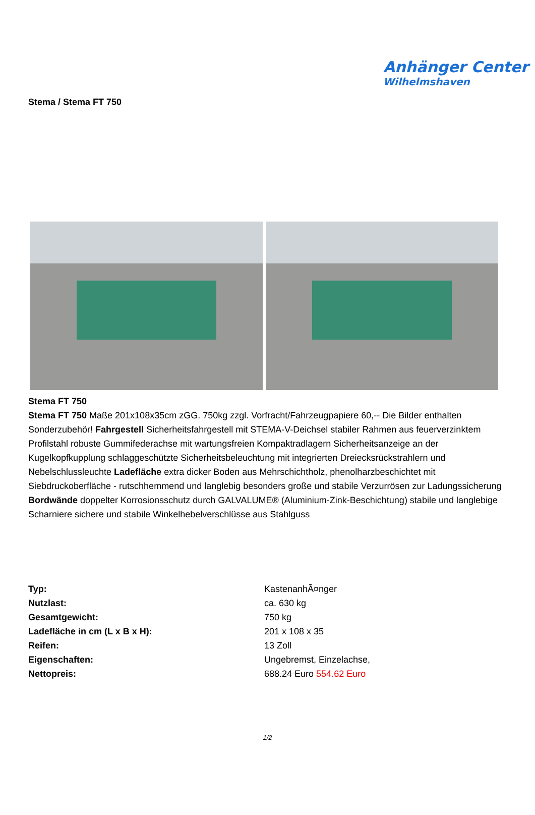Anhänger Center
Wilhelmshaven
Stema / Stema FT 750
Stema FT 750
Stema FT 750 Maße 201x108x35cm zGG. 750kg zzgl. Vorfracht/Fahrzeugpapiere 60,-- Die Bilder enthalten Sonderzubehör! Fahrgestell Sicherheitsfahrgestell mit STEMA-V-Deichsel stabiler Rahmen aus feuerverzinktem Profilstahl robuste Gummifederachse mit wartungsfreien Kompaktradlagern Sicherheitsanzeige an der Kugelkopfkupplung schlaggeschützte Sicherheitsbeleuchtung mit integrierten Dreiecksrückstrahlern und Nebelschlussleuchte Ladefläche extra dicker Boden aus Mehrschichtholz, phenolharzbeschichtet mit Siebdruckoberfläche - rutschhemmend und langlebig besonders große und stabile Verzurrösen zur Ladungssicherung Bordwände doppelter Korrosionsschutz durch GALVALUME® (Aluminium-Zink-Beschichtung) stabile und langlebige Scharniere sichere und stabile Winkelhebelverschlüsse aus Stahlguss
| Typ: | KastenanhÃ¤nger |
| Nutzlast: | ca. 630 kg |
| Gesamtgewicht: | 750 kg |
| Ladefläche in cm (L x B x H): | 201 x 108 x 35 |
| Reifen: | 13 Zoll |
| Eigenschaften: | Ungebremst, Einzelachse, |
| Nettopreis: | 688.24 Euro 554.62 Euro |
1/2